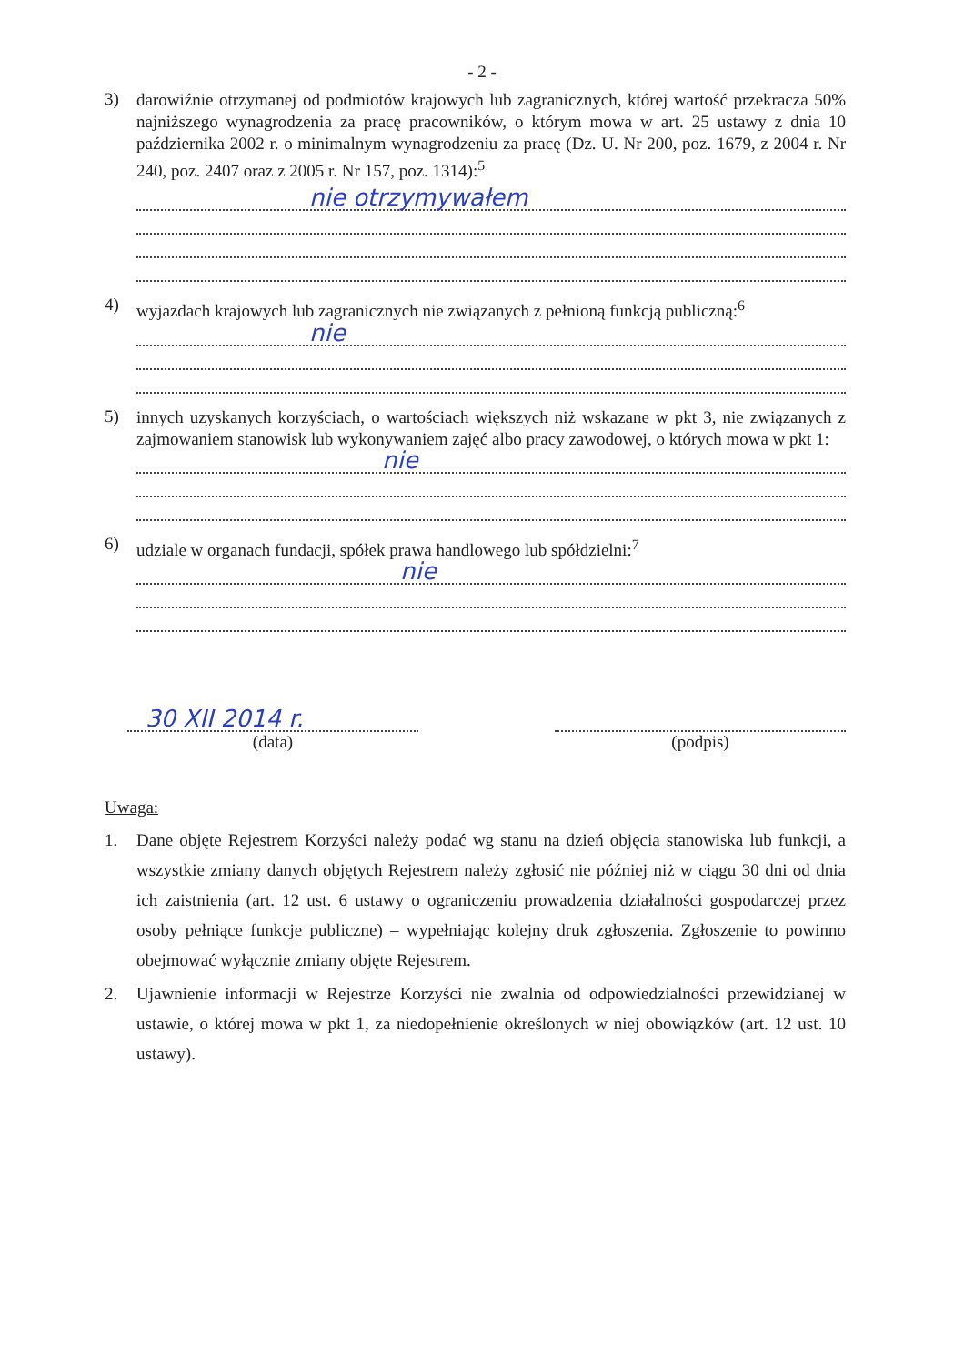- 2 -
3)
darowiźnie otrzymanej od podmiotów krajowych lub zagranicznych, której wartość przekracza 50% najniższego wynagrodzenia za pracę pracowników, o którym mowa w art. 25 ustawy z dnia 10 października 2002 r. o minimalnym wynagrodzeniu za pracę (Dz. U. Nr 200, poz. 1679, z 2004 r. Nr 240, poz. 2407 oraz z 2005 r. Nr 157, poz. 1314):<sup>5</sup>
nie otrzymywałem
4)
wyjazdach krajowych lub zagranicznych nie związanych z pełnioną funkcją publiczną:<sup>6</sup>
nie
5)
innych uzyskanych korzyściach, o wartościach większych niż wskazane w pkt 3, nie związanych z zajmowaniem stanowisk lub wykonywaniem zajęć albo pracy zawodowej, o których mowa w pkt 1:
nie
6)
udziale w organach fundacji, spółek prawa handlowego lub spółdzielni:<sup>7</sup>
nie
30 XII 2014 r.
(data)
(podpis)
Uwaga:
1. Dane objęte Rejestrem Korzyści należy podać wg stanu na dzień objęcia stanowiska lub funkcji, a wszystkie zmiany danych objętych Rejestrem należy zgłosić nie później niż w ciągu 30 dni od dnia ich zaistnienia (art. 12 ust. 6 ustawy o ograniczeniu prowadzenia działalności gospodarczej przez osoby pełniące funkcje publiczne) – wypełniając kolejny druk zgłoszenia. Zgłoszenie to powinno obejmować wyłącznie zmiany objęte Rejestrem.
2. Ujawnienie informacji w Rejestrze Korzyści nie zwalnia od odpowiedzialności przewidzianej w ustawie, o której mowa w pkt 1, za niedopełnienie określonych w niej obowiązków (art. 12 ust. 10 ustawy).